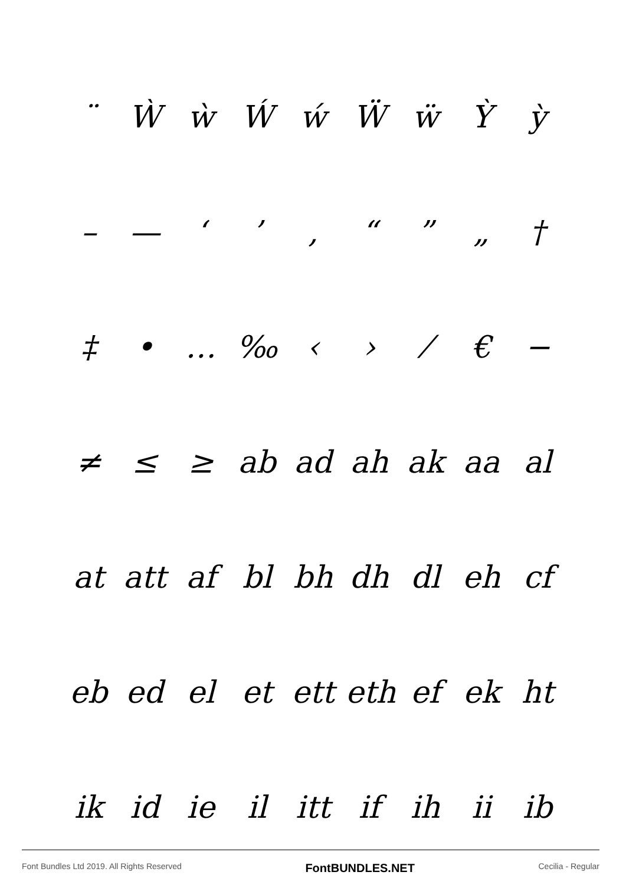¨ ẀẁẂẃẄẅỲỳ
– — ‘’ ‚ “” „ †
‡ • … ‰ ‹ › ⁄ € −
≠ ≤ ≥ ab ad ah ak aa al
at att af bl bh dh dl eh cf
eb ed el et ett eth ef ek ht
ik id ie il itt if ih ii ib
Font Bundles Ltd 2019. All Rights Reserved FontBUNDLES.NET Cecilia - Regular